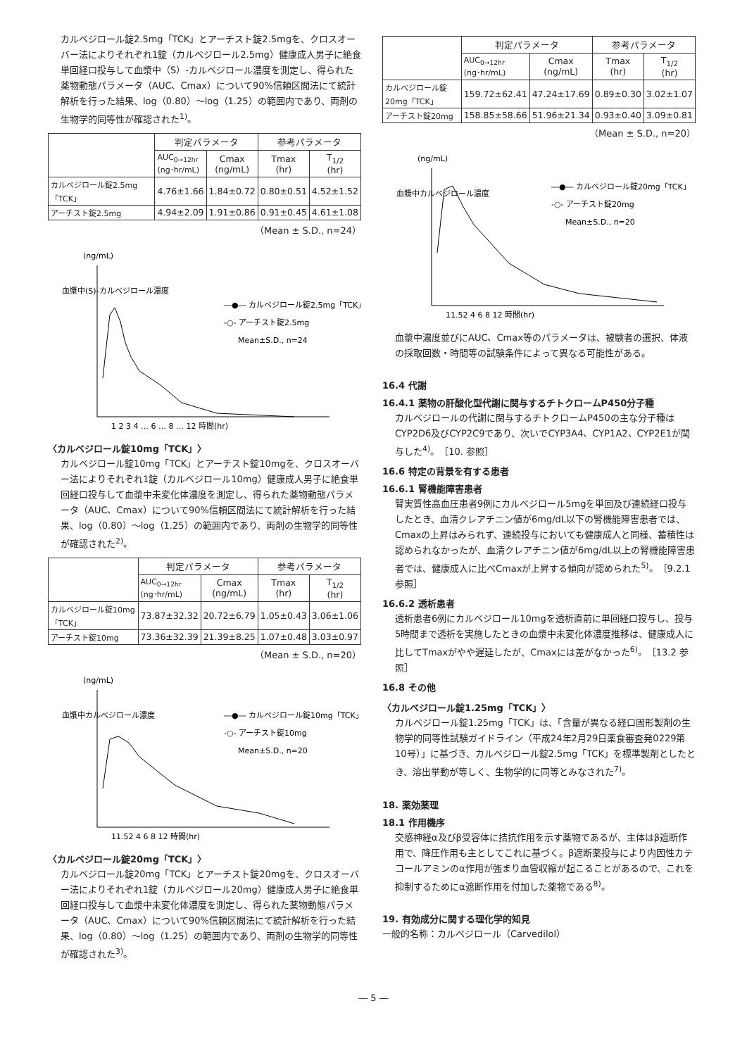カルベジロール錠2.5mg「TCK」とアーチスト錠2.5mgを、クロスオーバー法によりそれぞれ1錠（カルベジロール2.5mg）健康成人男子に絶食単回経口投与して血漿中（S）-カルベジロール濃度を測定し、得られた薬物動態パラメータ（AUC、Cmax）について90%信頼区間法にて統計解析を行った結果、log（0.80）～log（1.25）の範囲内であり、両剤の生物学的同等性が確認された<sup>1)</sup>。
| | 判定パラメータ | | 参考パラメータ | |
| --- | --- | --- | --- | --- |
| | AUC<sub>0→12hr</sub> (ng･hr/mL) | Cmax (ng/mL) | Tmax (hr) | T<sub>1/2</sub> (hr) |
| カルベジロール錠2.5mg「TCK」 | 4.76±1.66 | 1.84±0.72 | 0.80±0.51 | 4.52±1.52 |
| アーチスト錠2.5mg | 4.94±2.09 | 1.91±0.86 | 0.91±0.45 | 4.61±1.08 |
（Mean ± S.D., n=24）
(ng/mL)
血漿中(S)-カルベジロール濃度
―●― カルベジロール錠2.5mg「TCK」
-○- アーチスト錠2.5mg
Mean±S.D., n=24
1 2 3 4 … 6 … 8 … 12 時間(hr)
〈カルベジロール錠10mg「TCK」〉
カルベジロール錠10mg「TCK」とアーチスト錠10mgを、クロスオーバー法によりそれぞれ1錠（カルベジロール10mg）健康成人男子に絶食単回経口投与して血漿中未変化体濃度を測定し、得られた薬物動態パラメータ（AUC、Cmax）について90%信頼区間法にて統計解析を行った結果、log（0.80）～log（1.25）の範囲内であり、両剤の生物学的同等性が確認された<sup>2)</sup>。
| | 判定パラメータ | | 参考パラメータ | |
| --- | --- | --- | --- | --- |
| | AUC<sub>0→12hr</sub> (ng･hr/mL) | Cmax (ng/mL) | Tmax (hr) | T<sub>1/2</sub> (hr) |
| カルベジロール錠10mg「TCK」 | 73.87±32.32 | 20.72±6.79 | 1.05±0.43 | 3.06±1.06 |
| アーチスト錠10mg | 73.36±32.39 | 21.39±8.25 | 1.07±0.48 | 3.03±0.97 |
（Mean ± S.D., n=20）
(ng/mL)
血漿中カルベジロール濃度
―●― カルベジロール錠10mg「TCK」
-○- アーチスト錠10mg
Mean±S.D., n=20
11.52 4 6 8 12 時間(hr)
〈カルベジロール錠20mg「TCK」〉
カルベジロール錠20mg「TCK」とアーチスト錠20mgを、クロスオーバー法によりそれぞれ1錠（カルベジロール20mg）健康成人男子に絶食単回経口投与して血漿中未変化体濃度を測定し、得られた薬物動態パラメータ（AUC、Cmax）について90%信頼区間法にて統計解析を行った結果、log（0.80）～log（1.25）の範囲内であり、両剤の生物学的同等性が確認された<sup>3)</sup>。
| | 判定パラメータ | | 参考パラメータ | |
| --- | --- | --- | --- | --- |
| | AUC<sub>0→12hr</sub> (ng･hr/mL) | Cmax (ng/mL) | Tmax (hr) | T<sub>1/2</sub> (hr) |
| カルベジロール錠20mg「TCK」 | 159.72±62.41 | 47.24±17.69 | 0.89±0.30 | 3.02±1.07 |
| アーチスト錠20mg | 158.85±58.66 | 51.96±21.34 | 0.93±0.40 | 3.09±0.81 |
（Mean ± S.D., n=20）
(ng/mL)
血漿中カルベジロール濃度
―●― カルベジロール錠20mg「TCK」
-○- アーチスト錠20mg
Mean±S.D., n=20
11.52 4 6 8 12 時間(hr)
血漿中濃度並びにAUC、Cmax等のパラメータは、被験者の選択、体液の採取回数・時間等の試験条件によって異なる可能性がある。
16.4 代謝
16.4.1 薬物の肝酸化型代謝に関与するチトクロームP450分子種
カルベジロールの代謝に関与するチトクロームP450の主な分子種はCYP2D6及びCYP2C9であり、次いでCYP3A4、CYP1A2、CYP2E1が関与した<sup>4)</sup>。［10. 参照］
16.6 特定の背景を有する患者
16.6.1 腎機能障害患者
腎実質性高血圧患者9例にカルベジロール5mgを単回及び連続経口投与したとき、血清クレアチニン値が6mg/dL以下の腎機能障害患者では、Cmaxの上昇はみられず、連続投与においても健康成人と同様、蓄積性は認められなかったが、血清クレアチニン値が6mg/dL以上の腎機能障害患者では、健康成人に比べCmaxが上昇する傾向が認められた<sup>5)</sup>。［9.2.1 参照］
16.6.2 透析患者
透析患者6例にカルベジロール10mgを透析直前に単回経口投与し、投与5時間まで透析を実施したときの血漿中未変化体濃度推移は、健康成人に比してTmaxがやや遅延したが、Cmaxには差がなかった<sup>6)</sup>。［13.2 参照］
16.8 その他
〈カルベジロール錠1.25mg「TCK」〉
カルベジロール錠1.25mg「TCK」は、「含量が異なる経口固形製剤の生物学的同等性試験ガイドライン（平成24年2月29日薬食審査発0229第10号）」に基づき、カルベジロール錠2.5mg「TCK」を標準製剤としたとき、溶出挙動が等しく、生物学的に同等とみなされた<sup>7)</sup>。
18. 薬効薬理
18.1 作用機序
交感神経α及びβ受容体に拮抗作用を示す薬物であるが、主体はβ遮断作用で、降圧作用も主としてこれに基づく。β遮断薬投与により内因性カテコールアミンのα作用が強まり血管収縮が起こることがあるので、これを抑制するためにα遮断作用を付加した薬物である<sup>8)</sup>。
19. 有効成分に関する理化学的知見
一般的名称：カルベジロール（Carvedilol）
― 5 ―